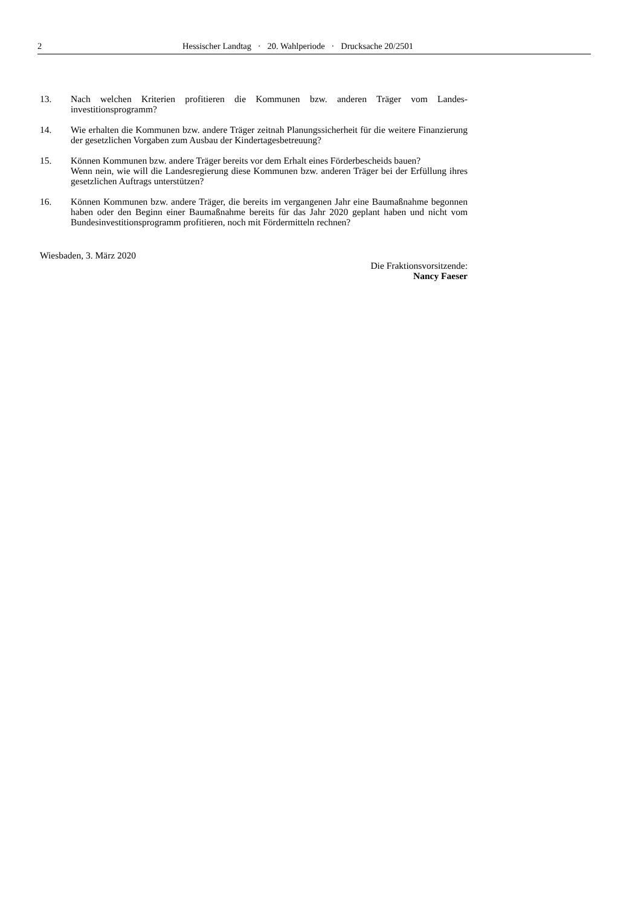2 Hessischer Landtag · 20. Wahlperiode · Drucksache 20/2501
13. Nach welchen Kriterien profitieren die Kommunen bzw. anderen Träger vom Landes­investitionsprogramm?
14. Wie erhalten die Kommunen bzw. andere Träger zeitnah Planungssicherheit für die weitere Finanzierung der gesetzlichen Vorgaben zum Ausbau der Kindertagesbetreuung?
15. Können Kommunen bzw. andere Träger bereits vor dem Erhalt eines Förderbescheids bauen?
Wenn nein, wie will die Landesregierung diese Kommunen bzw. anderen Träger bei der Erfüllung ihres gesetzlichen Auftrags unterstützen?
16. Können Kommunen bzw. andere Träger, die bereits im vergangenen Jahr eine Baumaß­nahme begonnen haben oder den Beginn einer Baumaßnahme bereits für das Jahr 2020 geplant haben und nicht vom Bundesinvestitionsprogramm profitieren, noch mit Förder­mitteln rechnen?
Wiesbaden, 3. März 2020
Die Fraktionsvorsitzende:
Nancy Faeser